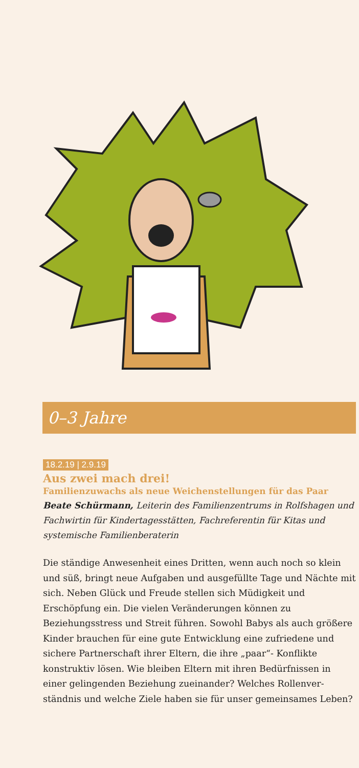0–3 Jahre
18.2.19 | 2.9.19
Aus zwei mach drei!
Familienzuwachs als neue Weichenstellungen für das Paar
Beate Schürmann, Leiterin des Familienzentrums in Rolfs­hagen und Fachwirtin für Kindertagesstätten, Fachreferentin für Kitas und systemische Familienberaterin
Die ständige Anwesenheit eines Dritten, wenn auch noch so klein und süß, bringt neue Aufgaben und ausgefüllte Tage und Nächte mit sich. Neben Glück und Freude stellen sich Müdigkeit und Erschöpfung ein. Die vielen Verände­rungen können zu Beziehungsstress und Streit führen. Sowohl Babys als auch größere Kinder brauchen für eine gute Entwicklung eine zufriedene und sichere Partner­schaft ihrer Eltern, die ihre „paar“- Konflikte konstruktiv lösen. Wie bleiben Eltern mit ihren Bedürfnissen in einer gelingenden Beziehung zueinander? Welches Rollenver­ständnis und welche Ziele haben sie für unser gemein­sames Leben?